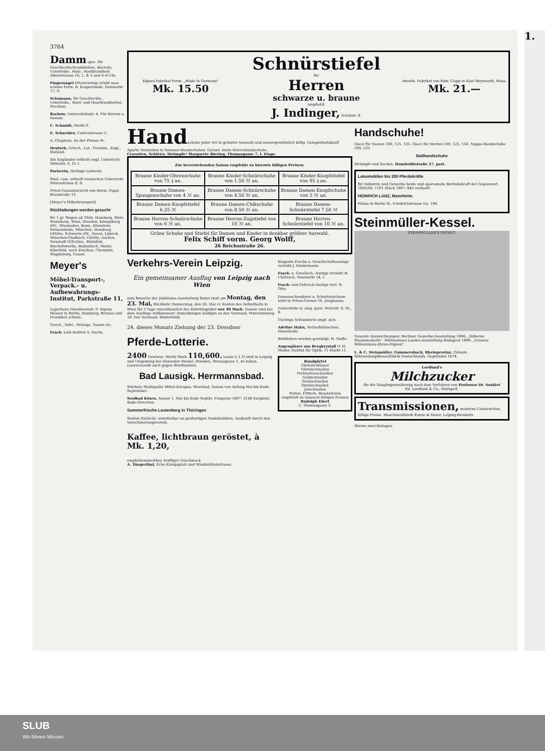1.
3764
Damm spec. für Geschlechts-Krankheiten, discrete, Unterleibs-, Hals-, Hautkrankheit. Albertstrasse 16, I., 8–3 und 6–8 Uhr.
Fingernägel (Manicuring) erhält man schöne Form. B. Kasperowski, Neumarkt 17, II.
Schumann, für Geschlechts-, Unterleibs-, Haut- und Haarkrankheiten. Flechten.
Rackow, Universitätsstr. 4. Für Herren u. Damen.
C. Schmidt, Markt 9.
E. Schneider, Centralstrasse 5.
A. Chapison, An der Pleisse 9c.
Deutsch, Griech., Lat., Französ., Engl., Holländ.
Ein Engländer ertheilt engl. Unterricht Mittelstr. 6, IV. r.
Pariserin, tüchtige Lehrerin.
Stud. cam. ertheilt russischen Unterricht Petersstrasse 8, II.
Privat-Tanzunterricht von Herm. Papst, Braustraße 13.
[Meyer's Möbeltransport]
Rückladungen werden gesucht
für 1 gr. Wagen ab Tilsit, Hamburg, Metz, Mannheim, Wien, Dresden, Königsberg i/Pr., Wiesbaden, Bonn, Allenstein, Swinemünde, München, Homburg v/Höhe, Schwerin i/M., Posen, Lübeck, München-Gladbach, Görlitz, Aachen, Neustadt O/Schles., Bielefeld, Bischofswerda, Bodenbach, Mainz, Elberfeld, nach Zwickau, Chemnitz, Magdeburg, Cassel.
Meyer's
Möbel-Transport-, Verpack.- u. Aufbewahrungs-Institut, Parkstraße 11,
Lagerhaus Dorotheenstr. 9. Eigene Häuser in Berlin, Hamburg, Breslau und Frankfurt a/Main.
Gesch., Tafel., Drologe, Toaste etc.
Frack- Leih-Institut A. Dachs.
Eignes Fabrikat Form: „Made in Germany"
Mk. 15.50
Schnürstiefel
für
Herren
schwarze u. braune
empfiehlt
J. Indinger, Schulstr. 8.
Amerik. Fabrikat von Edw. Clapp in East Weymouth, Mass.
Mk. 21.—
Handschuhe jeder Art in grösster Auswahl und aussergewöhnlich billig. Gelegenheitskauf! Aparte Neuheiten in Sommer-Handschuhen. Garant. beste Herrenhandschuhe.
Cravatten, Schleier, Strümpfe! Margarete Biering, Thomasgasse 7, I. Etage.
Zur bevorstehenden Saison empfehle zu hierorts billigen Preisen:
| Braune Kinder-Ohrenschuhe von 75 ₰ an. | Braune Kinder-Schnürschuhe von 1.50 ℳ an. | Braune Kinder-Knopfstiefel von 95 ₰ an. |
| Braune Damen-Spangenschuhe von 4 ℳ an. | Braune Damen-Schnürschuhe von 4.50 ℳ an. | Braune Damen-Knopfschuhe von 5 ℳ an. |
| Braune Damen-Knopfstiefel 6.25 ℳ | Braune Damen-Chikschuhe von 8.50 ℳ an. | Braune Damen-Schnürstiefel 7.50 ℳ |
| Braune Herren-Schnürschuhe von 6 ℳ an. | Braune Herren-Zugstiefel von 10 ℳ an. | Braune Herren-Schnürstiefel von 10 ℳ an. |
| Grüne Schuhe und Stiefel für Damen und Kinder in denkbar größter Auswahl. Felix Schiff vorm. Georg Wolff, 26 Reichsstraße 26. | | |
Verkehrs-Verein Leipzig.
Ein gemeinsamer Ausflug von Leipzig nach Wien
zum Besuche der Jubiläums-Ausstellung findet statt am Montag, den 23. Mai, Rückkehr Donnerstag, den 26. Mai cr. Kosten des Aufenthalts in Wien für 3 Tage einschliesslich der Eintrittsgelder nur 40 Mark. Damen sind bei dem Ausfluge willkommen! Anmeldungen baldigst an den Vorstand, Petersteinweg 18. Der Vorstand. Winterfeldt.
24. dieses Monats Ziehung der 23. Dresdner
Pferde-Lotterie.
2400 Gewinne. Werth Mark 110,600. Loose à 3 ℳ sind in Leipzig und Umgebung bei Alexander Hessel, Dresden, Weissegasse 1, zu haben. Loosversandt auch gegen Briefmarken.
Bad Lausigk. Herrmannsbad.
Stärkste Stahlquelle Mittel-Europas. Moorbad. Saison von Anfang Mai bis Ende September.
Soolbad Kösen. Saison 1. Mai bis Ende Septbr. Frequenz 1897: 2148 Kurgäste. Bade-Direction.
Sommerfrische Leutenberg in Thüringen
Station Eichicht, unmittelbar an großartigen Nadelwäldern. Auskunft durch den Verschönerungsverein.
Kaffee, lichtbraun geröstet, à Mk. 1,20,
empfehlenswerther, kräftiger Geschmack
A. Tüngerthal, Ecke Königsplatz und Windmühlenstrasse.
Elegante Fracks u. Gesellschaftsanzüge verleiht J. Kindermann.
Frack- u. Gesellsch.-Anzüge verleiht H. Uhlitzsch, Neumarkt 34, I.
Frack- und Gehrock-Anzüge verl. R. Otto.
Damenschneiderei u. Schnittzeichnen lehrt in Privat-Cursen Th. Junghanns.
Damenhüte w. eleg. garn. Peterstr. 6, III., 8.
Tüchtige Schneiderin empf. sich.
Adeline Hahn, Verlaufshäuschen, Hainstraße.
Bettfedern werden gereinigt. H. Seiffe.
Augengläser aus Bergkrystall O. H. Meder, Institut für Optik, 11 Markt 11.
Bandgürtel
Gürtelschlösser
Gürtelschnallen
Perlmutterschnallen
Goldschnallen
Stahlschnallen
Similischnallen
Jetschnallen
Perlen, Flittern, Besatzsteine empfiehlt zu äusserst billigen Preisen
Rudolph Ebert
5. Thomasgasse 5.
Handschuhe!
Glacé für Damen 100, 125, 135. Glacé für Herren 100, 125, 150. Nappe-Handschuhe 200, 225.
Ballhandschuhe
Strümpfe und Socken. Humboldtstraße 27, part.
Lokomobilen bis 200 Pferdekräfte
für Industrie und Gewerbe beste und sparsamste Betriebskraft der Gegenwart. 1895/96: 1191 Stück 1897: 845 verkauft
HEINRICH LANZ, Mannheim.
Filiale in Berlin W., Friedrichstrasse No. 186.
Steinmüller-Kessel.
STEINMÜLLER'S PATENT.
Neueste Auszeichnungen: Berliner Gewerbe-Ausstellung 1896: „Silberne Staatsmedaille". Millenniums-Landes-Ausstellung Budapest 1896: „Grosses Millenniums-Ehren-Diplom".
L. & C. Steinmüller, Gummersbach, Rheinprovinz. Grösste Röhrendampfkesselfabrik Deutschlands. Gegründet 1874.
Loeflund's
Milchzucker
für die Säuglingsernährung nach dem Verfahren von Professor Dr. Soxhlet
Ed. Loeflund & Co., Stuttgart.
Transmissionen, moderne Construction, billige Preise. Maschinenfabrik Kunze & Maier, Leipzig-Reudnitz.
Hierzu zwei Beilagen.
SLUB
Wir führen Wissen.